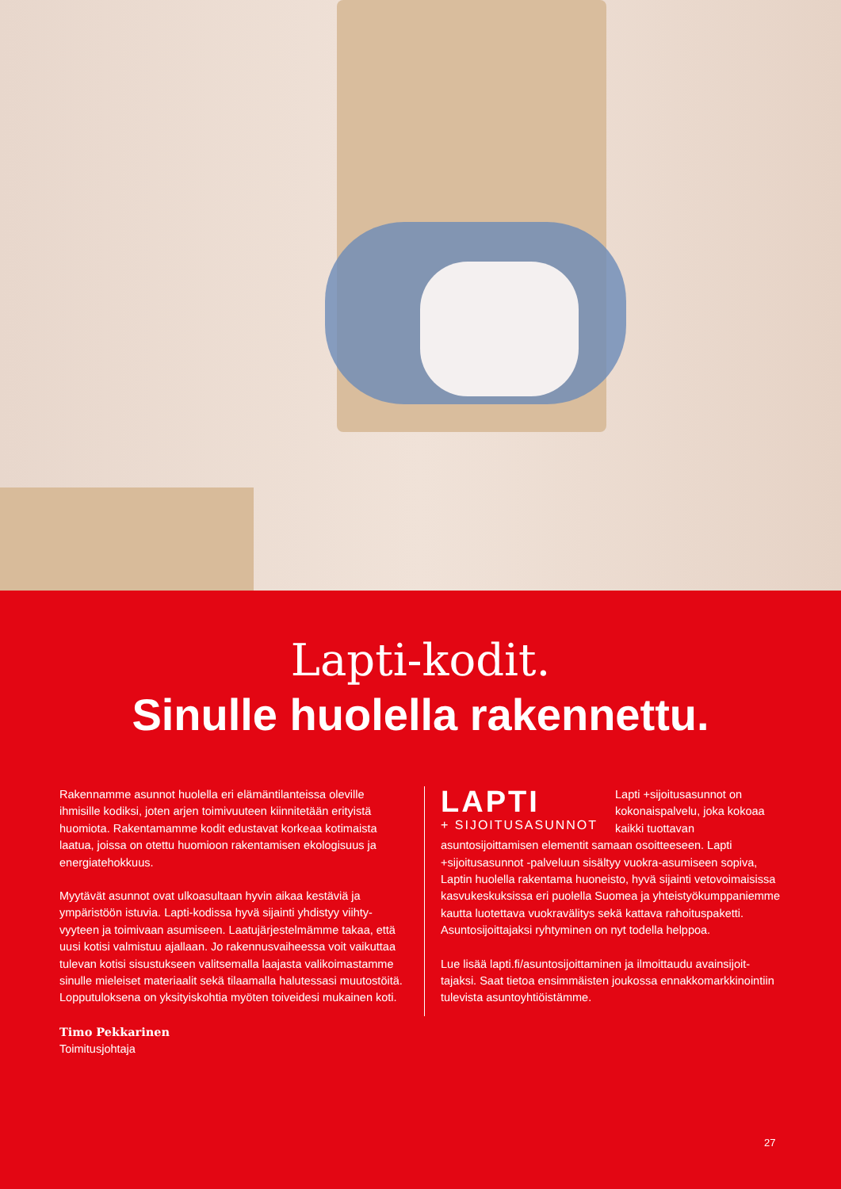Lapti-kodit.
Sinulle huolella rakennettu.
Rakennamme asunnot huolella eri elämäntilanteissa oleville ihmisille kodiksi, joten arjen toimivuuteen kiinnitetään erityistä huomiota. Rakentamamme kodit edustavat korkeaa kotimaista laatua, joissa on otettu huomioon rakentamisen ekologisuus ja energiatehokkuus.
Myytävät asunnot ovat ulkoasultaan hyvin aikaa kestäviä ja ympäristöön istuvia. Lapti-kodissa hyvä sijainti yhdistyy viihty­vyyteen ja toimivaan asumiseen. Laatujärjestelmämme takaa, että uusi kotisi valmistuu ajallaan. Jo rakennusvaiheessa voit vaikuttaa tulevan kotisi sisustukseen valitsemalla laajasta valikoi­mastamme sinulle mieleiset materiaalit sekä tilaamalla halutessasi muutostöitä. Lopputuloksena on yksityiskohtia myöten toiveidesi mukainen koti.
Timo Pekkarinen
Toimitusjohtaja
LAPTI
+ SIJOITUSASUNNOT
Lapti +sijoitusasunnot on kokonaispalvelu, joka kokoaa kaikki tuottavan asuntosijoittamisen elementit samaan osoitteeseen. Lapti +sijoitusasunnot -palveluun sisältyy vuokra-asumiseen sopiva, Laptin huolella rakentama huoneisto, hyvä sijainti vetovoimaisissa kasvukeskuksissa eri puolella Suomea ja yhteistyökumppaniemme kautta luotettava vuokravälitys sekä kattava rahoituspaketti. Asuntosijoittajaksi ryhtyminen on nyt todella helppoa.
Lue lisää lapti.fi/asuntosijoittaminen ja ilmoittaudu avainsijoit­tajaksi. Saat tietoa ensimmäisten joukossa ennakkomarkki­nointiin tulevista asuntoyhtiöistämme.
27